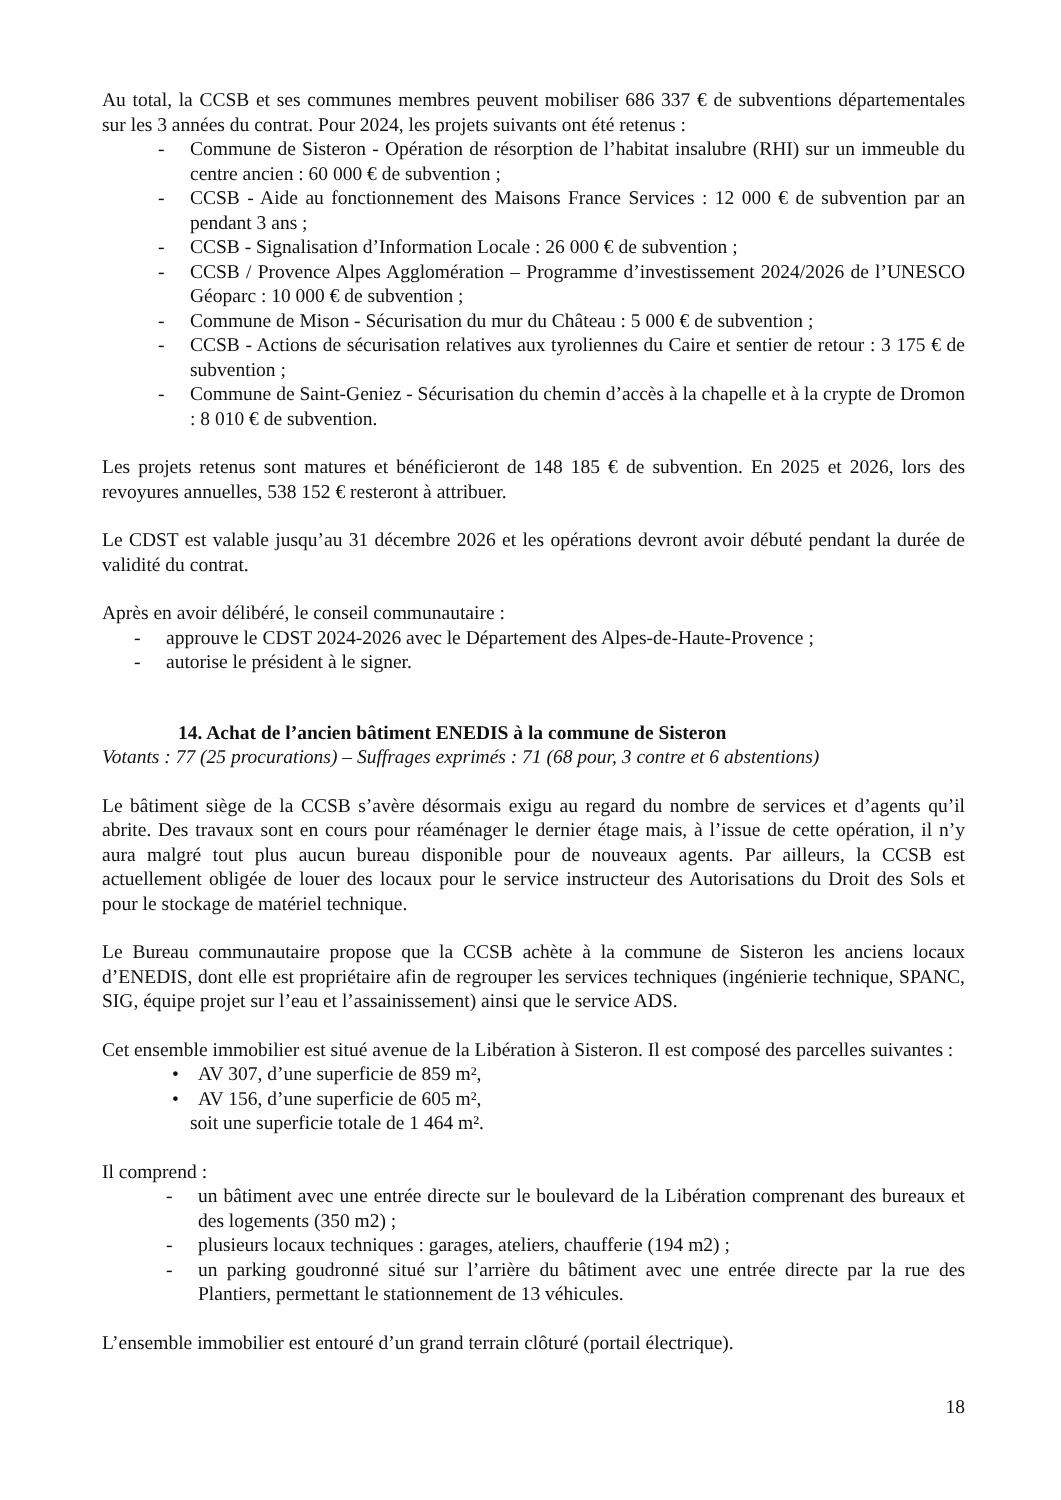Au total, la CCSB et ses communes membres peuvent mobiliser 686 337 € de subventions départementales sur les 3 années du contrat. Pour 2024, les projets suivants ont été retenus :
- Commune de Sisteron - Opération de résorption de l’habitat insalubre (RHI) sur un immeuble du centre ancien : 60 000 € de subvention ;
- CCSB - Aide au fonctionnement des Maisons France Services : 12 000 € de subvention par an pendant 3 ans ;
- CCSB - Signalisation d’Information Locale : 26 000 € de subvention ;
- CCSB / Provence Alpes Agglomération – Programme d’investissement 2024/2026 de l’UNESCO Géoparc : 10 000 € de subvention ;
- Commune de Mison - Sécurisation du mur du Château : 5 000 € de subvention ;
- CCSB - Actions de sécurisation relatives aux tyroliennes du Caire et sentier de retour : 3 175 € de subvention ;
- Commune de Saint-Geniez - Sécurisation du chemin d’accès à la chapelle et à la crypte de Dromon : 8 010 € de subvention.
Les projets retenus sont matures et bénéficieront de 148 185 € de subvention. En 2025 et 2026, lors des revoyures annuelles, 538 152 € resteront à attribuer.
Le CDST est valable jusqu’au 31 décembre 2026 et les opérations devront avoir débuté pendant la durée de validité du contrat.
Après en avoir délibéré, le conseil communautaire :
- approuve le CDST 2024-2026 avec le Département des Alpes-de-Haute-Provence ;
- autorise le président à le signer.
14. Achat de l’ancien bâtiment ENEDIS à la commune de Sisteron
Votants : 77 (25 procurations) – Suffrages exprimés : 71 (68 pour, 3 contre et 6 abstentions)
Le bâtiment siège de la CCSB s’avère désormais exigu au regard du nombre de services et d’agents qu’il abrite. Des travaux sont en cours pour réaménager le dernier étage mais, à l’issue de cette opération, il n’y aura malgré tout plus aucun bureau disponible pour de nouveaux agents. Par ailleurs, la CCSB est actuellement obligée de louer des locaux pour le service instructeur des Autorisations du Droit des Sols et pour le stockage de matériel technique.
Le Bureau communautaire propose que la CCSB achète à la commune de Sisteron les anciens locaux d’ENEDIS, dont elle est propriétaire afin de regrouper les services techniques (ingénierie technique, SPANC, SIG, équipe projet sur l’eau et l’assainissement) ainsi que le service ADS.
Cet ensemble immobilier est situé avenue de la Libération à Sisteron. Il est composé des parcelles suivantes :
• AV 307, d’une superficie de 859 m²,
• AV 156, d’une superficie de 605 m²,
soit une superficie totale de 1 464 m².
Il comprend :
- un bâtiment avec une entrée directe sur le boulevard de la Libération comprenant des bureaux et des logements (350 m2) ;
- plusieurs locaux techniques : garages, ateliers, chaufferie (194 m2) ;
- un parking goudronné situé sur l’arrière du bâtiment avec une entrée directe par la rue des Plantiers, permettant le stationnement de 13 véhicules.
L’ensemble immobilier est entouré d’un grand terrain clôturé (portail électrique).
18